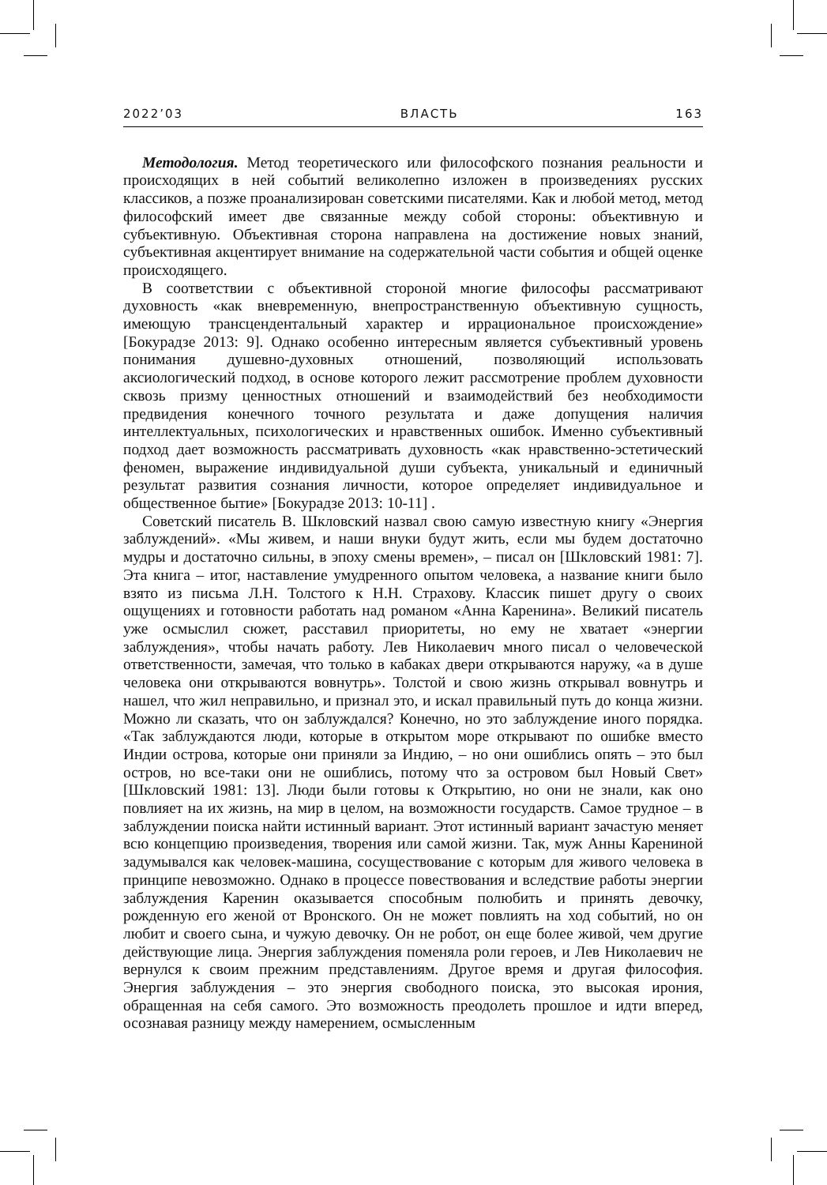2022’03 ВЛАСТЬ 163
Методология. Метод теоретического или философского познания реальности и происходящих в ней событий великолепно изложен в произведениях русских классиков, а позже проанализирован советскими писателями. Как и любой метод, метод философский имеет две связанные между собой стороны: объективную и субъективную. Объективная сторона направлена на достижение новых знаний, субъективная акцентирует внимание на содержательной части события и общей оценке происходящего.
В соответствии с объективной стороной многие философы рассматривают духовность «как вневременную, внепространственную объективную сущность, имеющую трансцендентальный характер и иррациональное происхождение» [Бокурадзе 2013: 9]. Однако особенно интересным является субъективный уровень понимания душевно-духовных отношений, позволяющий использовать аксиологический подход, в основе которого лежит рассмотрение проблем духовности сквозь призму ценностных отношений и взаимодействий без необходимости предвидения конечного точного результата и даже допущения наличия интеллектуальных, психологических и нравственных ошибок. Именно субъективный подход дает возможность рассматривать духовность «как нравственно-эстетический феномен, выражение индивидуальной души субъекта, уникальный и единичный результат развития сознания личности, которое определяет индивидуальное и общественное бытие» [Бокурадзе 2013: 10-11] .
Советский писатель В. Шкловский назвал свою самую известную книгу «Энергия заблуждений». «Мы живем, и наши внуки будут жить, если мы будем достаточно мудры и достаточно сильны, в эпоху смены времен», – писал он [Шкловский 1981: 7]. Эта книга – итог, наставление умудренного опытом человека, а название книги было взято из письма Л.Н. Толстого к Н.Н. Страхову. Классик пишет другу о своих ощущениях и готовности работать над романом «Анна Каренина». Великий писатель уже осмыслил сюжет, расставил приоритеты, но ему не хватает «энергии заблуждения», чтобы начать работу. Лев Николаевич много писал о человеческой ответственности, замечая, что только в кабаках двери открываются наружу, «а в душе человека они открываются вовнутрь». Толстой и свою жизнь открывал вовнутрь и нашел, что жил неправильно, и признал это, и искал правильный путь до конца жизни. Можно ли сказать, что он заблуждался? Конечно, но это заблуждение иного порядка. «Так заблуждаются люди, которые в открытом море открывают по ошибке вместо Индии острова, которые они приняли за Индию, – но они ошиблись опять – это был остров, но все-таки они не ошиблись, потому что за островом был Новый Свет» [Шкловский 1981: 13]. Люди были готовы к Открытию, но они не знали, как оно повлияет на их жизнь, на мир в целом, на возможности государств. Самое трудное – в заблуждении поиска найти истинный вариант. Этот истинный вариант зачастую меняет всю концепцию произведения, творения или самой жизни. Так, муж Анны Карениной задумывался как человек-машина, сосуществование с которым для живого человека в принципе невозможно. Однако в процессе повествования и вследствие работы энергии заблуждения Каренин оказывается способным полюбить и принять девочку, рожденную его женой от Вронского. Он не может повлиять на ход событий, но он любит и своего сына, и чужую девочку. Он не робот, он еще более живой, чем другие действующие лица. Энергия заблуждения поменяла роли героев, и Лев Николаевич не вернулся к своим прежним представлениям. Другое время и другая философия. Энергия заблуждения – это энергия свободного поиска, это высокая ирония, обращенная на себя самого. Это возможность преодолеть прошлое и идти вперед, осознавая разницу между намерением, осмысленным